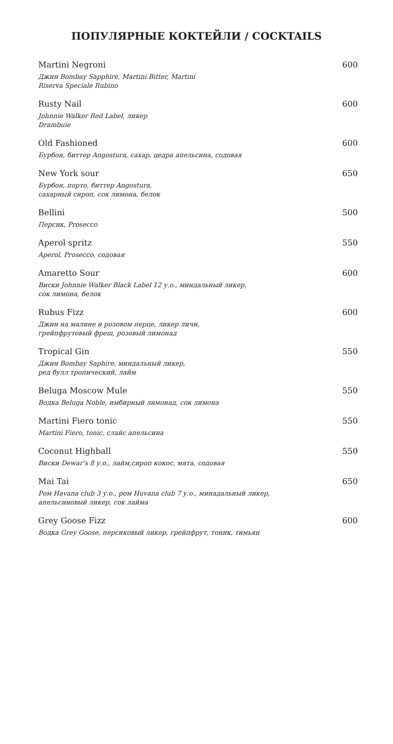ПОПУЛЯРНЫЕ КОКТЕЙЛИ / COCKTAILS
Martini Negroni 600
Джин Bombay Sapphire, Martini Bitter, Martini
Riserva Speciale Rubino
Rusty Nail 600
Johnnie Walker Red Label, ликер
Drambuie
Old Fashioned 600
Бурбон, биттер Angostura, сахар, цедра апельсина, содовая
New York sour 650
Бурбон, порто, биттер Angostura,
сахарный сироп, сок лимона, белок
Bellini 500
Персик, Prosecco
Aperol spritz 550
Aperol, Prosecco, содовая
Amaretto Sour 600
Виски Johnnie Walker Black Label 12 у.о., миндальный ликер,
сок лимона, белок
Rubus Fizz 600
Джин на малине и розовом перце, ликер личи,
грейпфрутовый фреш, розовый лимонад
Tropical Gin 550
Джин Bombay Saphire, миндальный ликер,
ред булл тропический, лайм
Beluga Moscow Mule 550
Водка Beluga Noble, имбирный лимонад, сок лимона
Martini Fiero tonic 550
Martini Fiero, tonic, слайс апельсина
Coconut Highball 550
Виски Dewar’s 8 у.о., лайм,сироп кокос, мята, содовая
Mai Tai 650
Ром Havana club 3 у.о., ром Huvana club 7 у.о., минадальный ликер,
апельсиновый ликер, сок лайма
Grey Goose Fizz 600
Водка Grey Goose, персиковый ликер, грейпфрут, тоник, тимьян